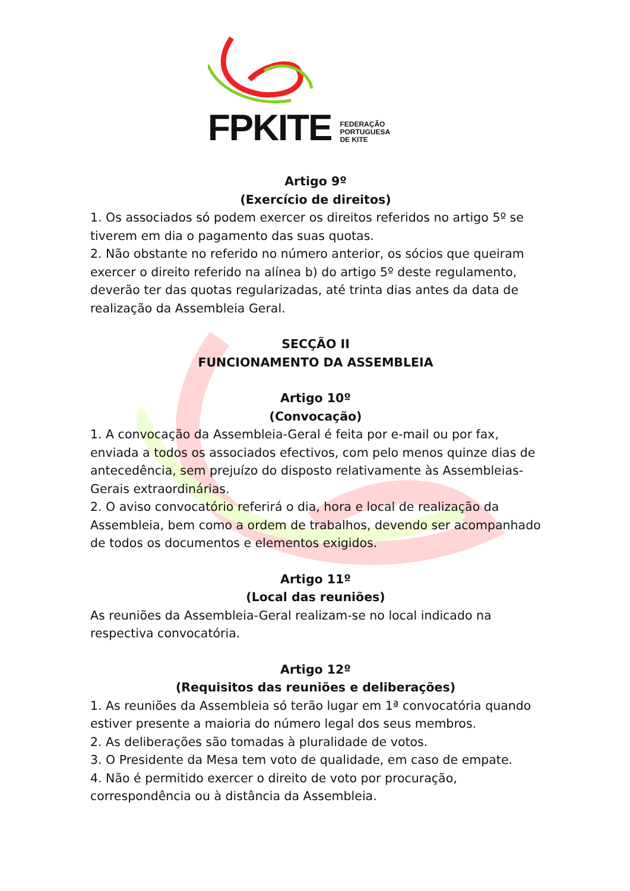FPKITE
FEDERAÇÃO
PORTUGUESA
DE KITE
Artigo 9º
(Exercício de direitos)
1. Os associados só podem exercer os direitos referidos no artigo 5º se tiverem em dia o pagamento das suas quotas.
2. Não obstante no referido no número anterior, os sócios que queiram exercer o direito referido na alínea b) do artigo 5º deste regulamento, deverão ter das quotas regularizadas, até trinta dias antes da data de realização da Assembleia Geral.
SECÇÃO II
FUNCIONAMENTO DA ASSEMBLEIA
Artigo 10º
(Convocação)
1. A convocação da Assembleia-Geral é feita por e-mail ou por fax, enviada a todos os associados efectivos, com pelo menos quinze dias de antecedência, sem prejuízo do disposto relativamente às Assembleias-Gerais extraordinárias.
2. O aviso convocatório referirá o dia, hora e local de realização da Assembleia, bem como a ordem de trabalhos, devendo ser acompanhado de todos os documentos e elementos exigidos.
Artigo 11º
(Local das reuniões)
As reuniões da Assembleia-Geral realizam-se no local indicado na respectiva convocatória.
Artigo 12º
(Requisitos das reuniões e deliberações)
1. As reuniões da Assembleia só terão lugar em 1ª convocatória quando estiver presente a maioria do número legal dos seus membros.
2. As deliberações são tomadas à pluralidade de votos.
3. O Presidente da Mesa tem voto de qualidade, em caso de empate.
4. Não é permitido exercer o direito de voto por procuração, correspondência ou à distância da Assembleia.